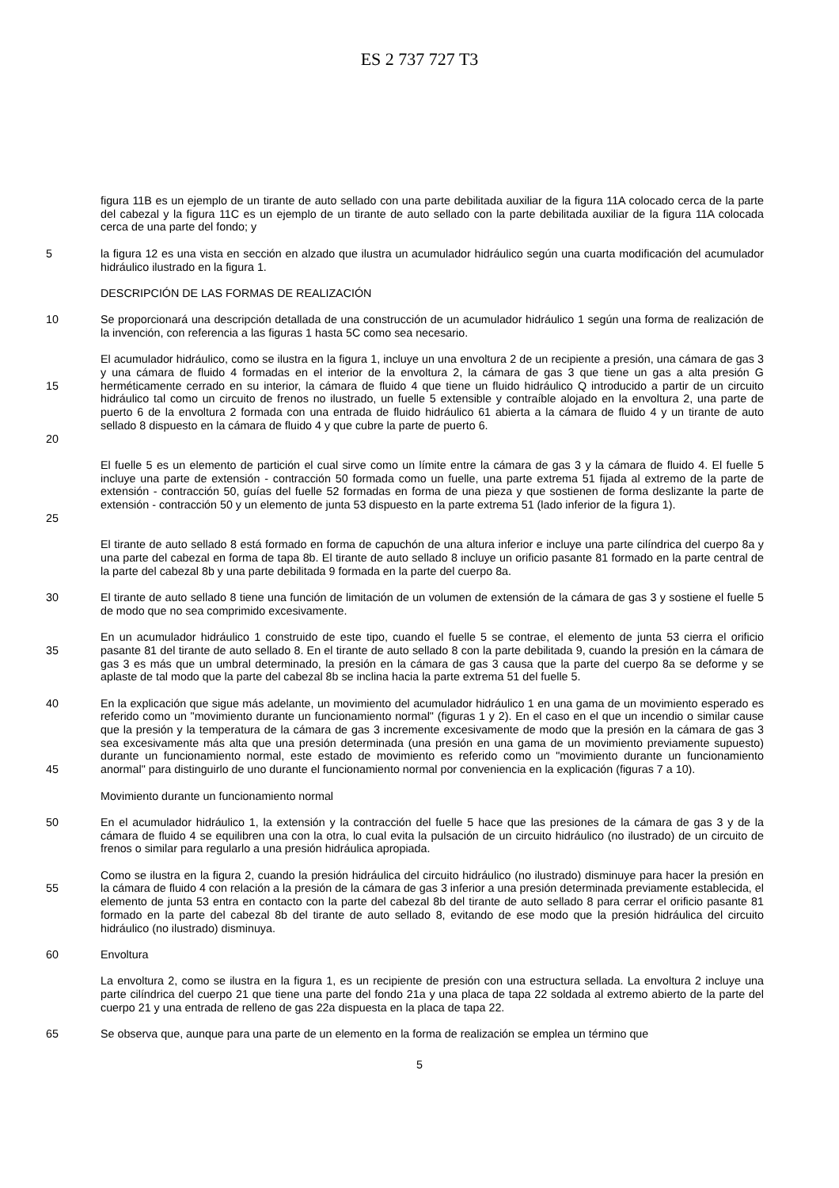ES 2 737 727 T3
figura 11B es un ejemplo de un tirante de auto sellado con una parte debilitada auxiliar de la figura 11A colocado cerca de la parte del cabezal y la figura 11C es un ejemplo de un tirante de auto sellado con la parte debilitada auxiliar de la figura 11A colocada cerca de una parte del fondo; y
5 la figura 12 es una vista en sección en alzado que ilustra un acumulador hidráulico según una cuarta modificación del acumulador hidráulico ilustrado en la figura 1.
DESCRIPCIÓN DE LAS FORMAS DE REALIZACIÓN
10 Se proporcionará una descripción detallada de una construcción de un acumulador hidráulico 1 según una forma de realización de la invención, con referencia a las figuras 1 hasta 5C como sea necesario.
15 El acumulador hidráulico, como se ilustra en la figura 1, incluye un una envoltura 2 de un recipiente a presión, una cámara de gas 3 y una cámara de fluido 4 formadas en el interior de la envoltura 2, la cámara de gas 3 que tiene un gas a alta presión G herméticamente cerrado en su interior, la cámara de fluido 4 que tiene un fluido hidráulico Q introducido a partir de un circuito hidráulico tal como un circuito de frenos no ilustrado, un fuelle 5 extensible y contraíble alojado en la envoltura 2, una parte de puerto 6 de la envoltura 2 formada con una entrada de fluido hidráulico 61 abierta a la cámara de fluido 4 y un tirante de auto sellado 8 dispuesto en la cámara de fluido 4 y que cubre la parte de puerto 6.
20
25
El fuelle 5 es un elemento de partición el cual sirve como un límite entre la cámara de gas 3 y la cámara de fluido 4. El fuelle 5 incluye una parte de extensión - contracción 50 formada como un fuelle, una parte extrema 51 fijada al extremo de la parte de extensión - contracción 50, guías del fuelle 52 formadas en forma de una pieza y que sostienen de forma deslizante la parte de extensión - contracción 50 y un elemento de junta 53 dispuesto en la parte extrema 51 (lado inferior de la figura 1).
30 El tirante de auto sellado 8 está formado en forma de capuchón de una altura inferior e incluye una parte cilíndrica del cuerpo 8a y una parte del cabezal en forma de tapa 8b. El tirante de auto sellado 8 incluye un orificio pasante 81 formado en la parte central de la parte del cabezal 8b y una parte debilitada 9 formada en la parte del cuerpo 8a.
El tirante de auto sellado 8 tiene una función de limitación de un volumen de extensión de la cámara de gas 3 y sostiene el fuelle 5 de modo que no sea comprimido excesivamente.
35 En un acumulador hidráulico 1 construido de este tipo, cuando el fuelle 5 se contrae, el elemento de junta 53 cierra el orificio pasante 81 del tirante de auto sellado 8. En el tirante de auto sellado 8 con la parte debilitada 9, cuando la presión en la cámara de gas 3 es más que un umbral determinado, la presión en la cámara de gas 3 causa que la parte del cuerpo 8a se deforme y se aplaste de tal modo que la parte del cabezal 8b se inclina hacia la parte extrema 51 del fuelle 5.
40
45
En la explicación que sigue más adelante, un movimiento del acumulador hidráulico 1 en una gama de un movimiento esperado es referido como un "movimiento durante un funcionamiento normal" (figuras 1 y 2). En el caso en el que un incendio o similar cause que la presión y la temperatura de la cámara de gas 3 incremente excesivamente de modo que la presión en la cámara de gas 3 sea excesivamente más alta que una presión determinada (una presión en una gama de un movimiento previamente supuesto) durante un funcionamiento normal, este estado de movimiento es referido como un "movimiento durante un funcionamiento anormal" para distinguirlo de uno durante el funcionamiento normal por conveniencia en la explicación (figuras 7 a 10).
Movimiento durante un funcionamiento normal
50 En el acumulador hidráulico 1, la extensión y la contracción del fuelle 5 hace que las presiones de la cámara de gas 3 y de la cámara de fluido 4 se equilibren una con la otra, lo cual evita la pulsación de un circuito hidráulico (no ilustrado) de un circuito de frenos o similar para regularlo a una presión hidráulica apropiada.
55 Como se ilustra en la figura 2, cuando la presión hidráulica del circuito hidráulico (no ilustrado) disminuye para hacer la presión en la cámara de fluido 4 con relación a la presión de la cámara de gas 3 inferior a una presión determinada previamente establecida, el elemento de junta 53 entra en contacto con la parte del cabezal 8b del tirante de auto sellado 8 para cerrar el orificio pasante 81 formado en la parte del cabezal 8b del tirante de auto sellado 8, evitando de ese modo que la presión hidráulica del circuito hidráulico (no ilustrado) disminuya.
60 Envoltura
65 La envoltura 2, como se ilustra en la figura 1, es un recipiente de presión con una estructura sellada. La envoltura 2 incluye una parte cilíndrica del cuerpo 21 que tiene una parte del fondo 21a y una placa de tapa 22 soldada al extremo abierto de la parte del cuerpo 21 y una entrada de relleno de gas 22a dispuesta en la placa de tapa 22.
Se observa que, aunque para una parte de un elemento en la forma de realización se emplea un término que
5